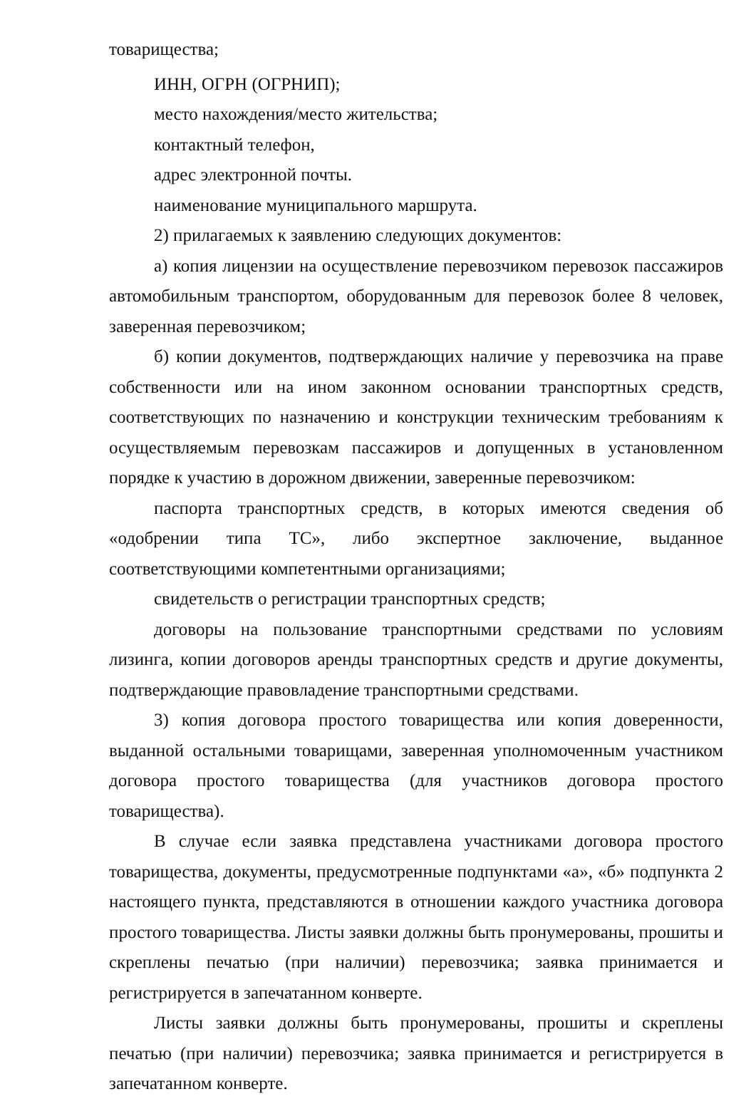товарищества;
ИНН, ОГРН (ОГРНИП);
место нахождения/место жительства;
контактный телефон,
адрес электронной почты.
наименование муниципального маршрута.
2) прилагаемых к заявлению следующих документов:
а) копия лицензии на осуществление перевозчиком перевозок пассажиров автомобильным транспортом, оборудованным для перевозок более 8 человек, заверенная перевозчиком;
б) копии документов, подтверждающих наличие у перевозчика на праве собственности или на ином законном основании транспортных средств, соответствующих по назначению и конструкции техническим требованиям к осуществляемым перевозкам пассажиров и допущенных в установленном порядке к участию в дорожном движении, заверенные перевозчиком:
паспорта транспортных средств, в которых имеются сведения об «одобрении типа ТС», либо экспертное заключение, выданное соответствующими компетентными организациями;
свидетельств о регистрации транспортных средств;
договоры на пользование транспортными средствами по условиям лизинга, копии договоров аренды транспортных средств и другие документы, подтверждающие правовладение транспортными средствами.
3) копия договора простого товарищества или копия доверенности, выданной остальными товарищами, заверенная уполномоченным участником договора простого товарищества (для участников договора простого товарищества).
В случае если заявка представлена участниками договора простого товарищества, документы, предусмотренные подпунктами «а», «б» подпункта 2 настоящего пункта, представляются в отношении каждого участника договора простого товарищества. Листы заявки должны быть пронумерованы, прошиты и скреплены печатью (при наличии) перевозчика; заявка принимается и регистрируется в запечатанном конверте.
Листы заявки должны быть пронумерованы, прошиты и скреплены печатью (при наличии) перевозчика; заявка принимается и регистрируется в запечатанном конверте.